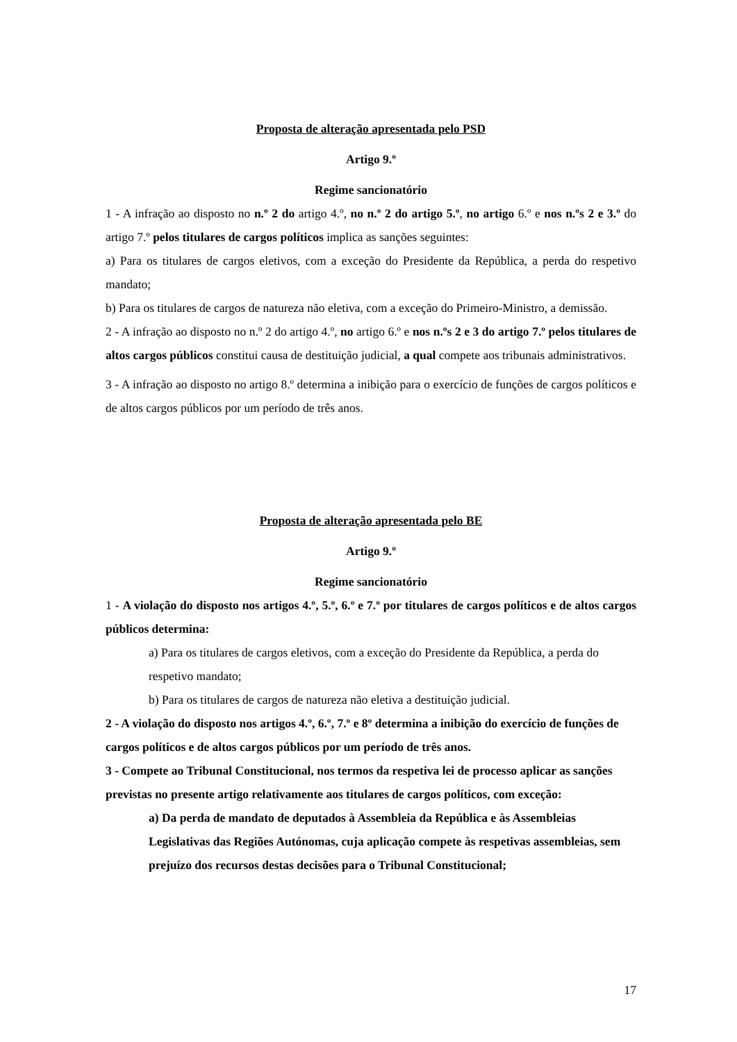Proposta de alteração apresentada pelo PSD
Artigo 9.º
Regime sancionatório
1 - A infração ao disposto no n.º 2 do artigo 4.º, no n.º 2 do artigo 5.º, no artigo 6.º e nos n.ºs 2 e 3.º do artigo 7.º pelos titulares de cargos políticos implica as sanções seguintes:
a) Para os titulares de cargos eletivos, com a exceção do Presidente da República, a perda do respetivo mandato;
b) Para os titulares de cargos de natureza não eletiva, com a exceção do Primeiro-Ministro, a demissão.
2 - A infração ao disposto no n.º 2 do artigo 4.º, no artigo 6.º e nos n.ºs 2 e 3 do artigo 7.º pelos titulares de altos cargos públicos constitui causa de destituição judicial, a qual compete aos tribunais administrativos.
3 - A infração ao disposto no artigo 8.º determina a inibição para o exercício de funções de cargos políticos e de altos cargos públicos por um período de três anos.
Proposta de alteração apresentada pelo BE
Artigo 9.º
Regime sancionatório
1 - A violação do disposto nos artigos 4.º, 5.º, 6.º e 7.º por titulares de cargos políticos e de altos cargos públicos determina:
a) Para os titulares de cargos eletivos, com a exceção do Presidente da República, a perda do respetivo mandato;
b) Para os titulares de cargos de natureza não eletiva a destituição judicial.
2 - A violação do disposto nos artigos 4.º, 6.º, 7.º e 8º determina a inibição do exercício de funções de cargos políticos e de altos cargos públicos por um período de três anos.
3 - Compete ao Tribunal Constitucional, nos termos da respetiva lei de processo aplicar as sanções previstas no presente artigo relativamente aos titulares de cargos políticos, com exceção:
a) Da perda de mandato de deputados à Assembleia da República e às Assembleias Legislativas das Regiões Autónomas, cuja aplicação compete às respetivas assembleias, sem prejuízo dos recursos destas decisões para o Tribunal Constitucional;
17